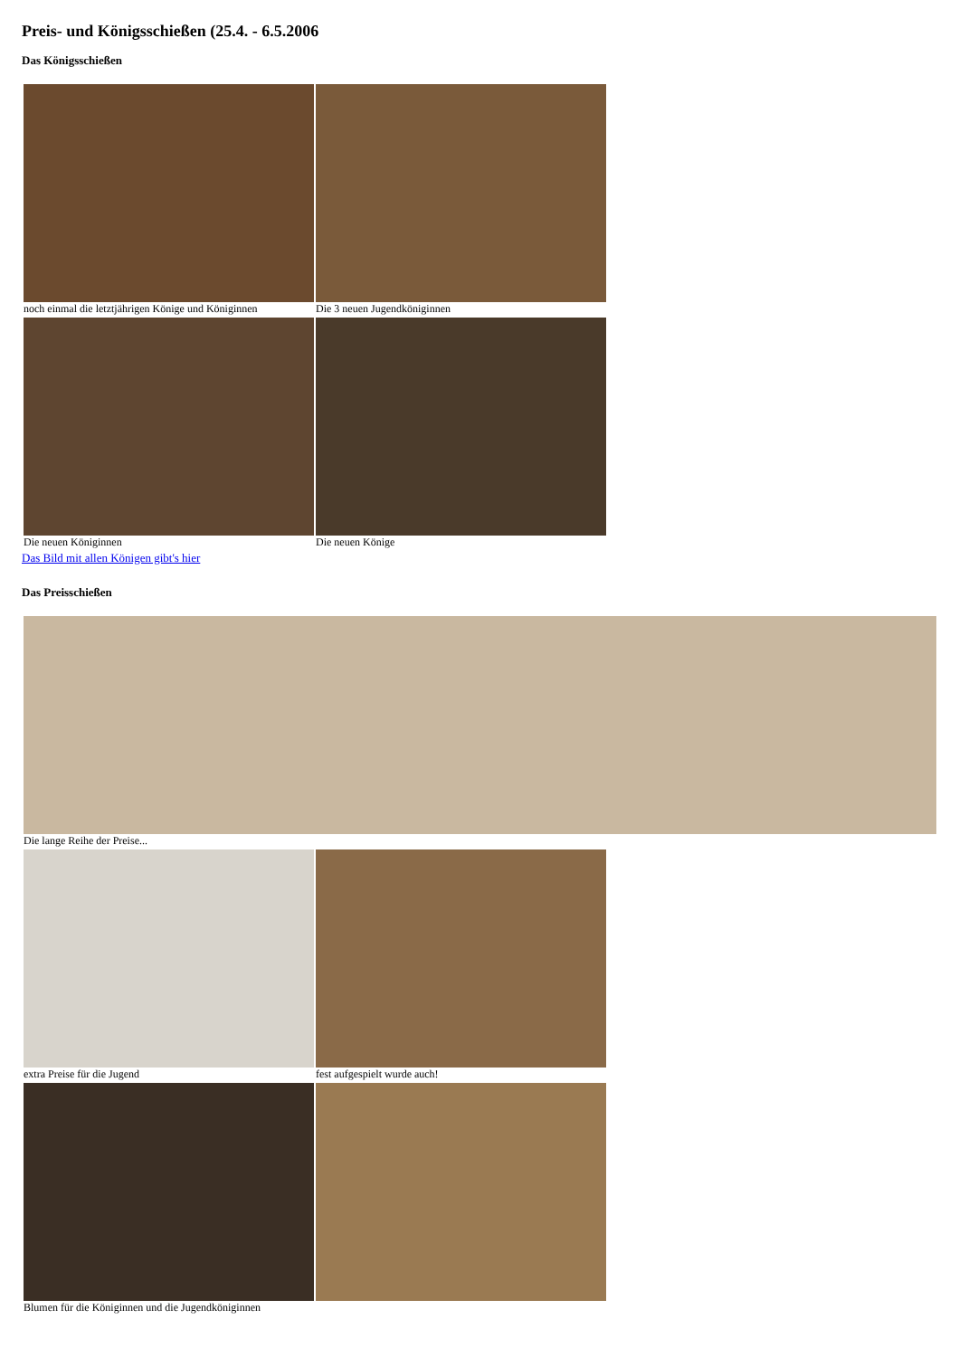Preis- und Königsschießen (25.4. - 6.5.2006
Das Königsschießen
| noch einmal die letztjährigen Könige und Königinnen | Die 3 neuen Jugendköniginnen |
| Die neuen Königinnen | Die neuen Könige |
Das Bild mit allen Königen gibt's hier
Das Preisschießen
| Die lange Reihe der Preise... |
| extra Preise für die Jugend | fest aufgespielt wurde auch! |
| Blumen für die Königinnen und die Jugendköniginnen | |